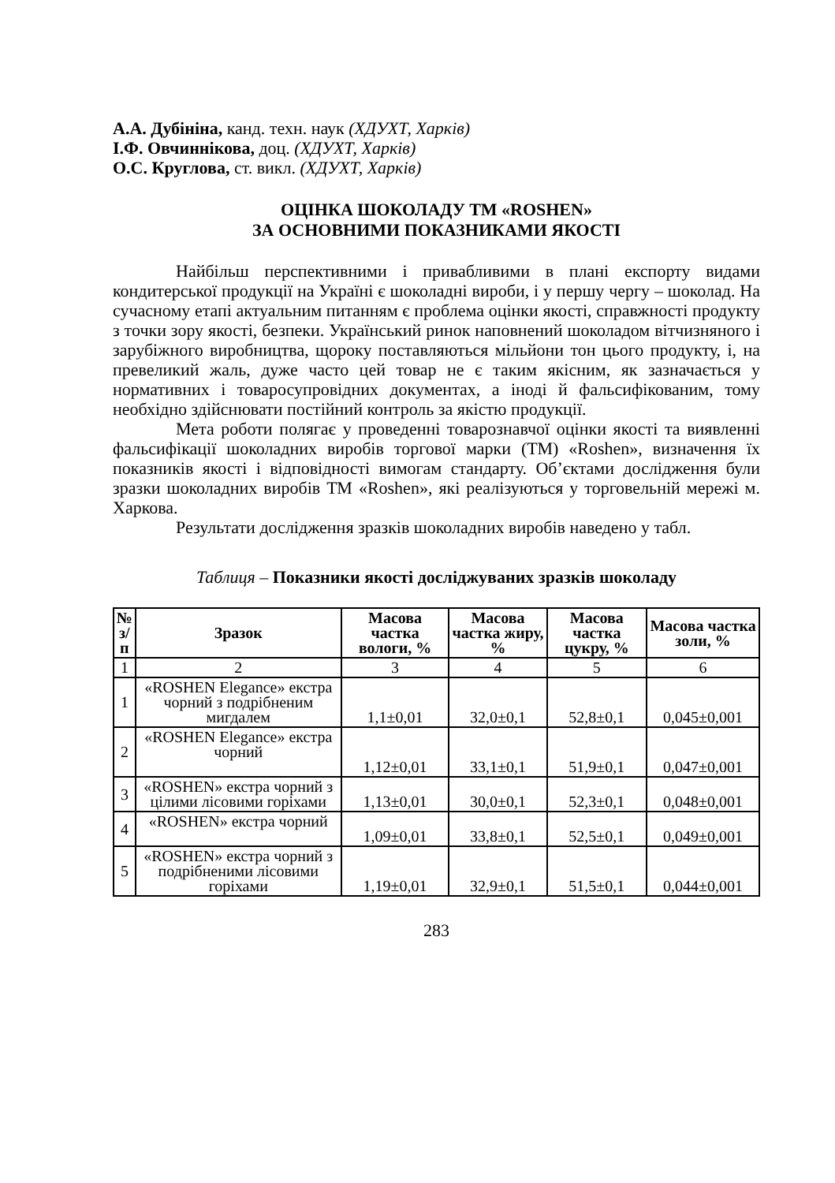А.А. Дубініна, канд. техн. наук (ХДУХТ, Харків)
І.Ф. Овчиннікова, доц. (ХДУХТ, Харків)
О.С. Круглова, ст. викл. (ХДУХТ, Харків)
ОЦІНКА ШОКОЛАДУ ТМ «ROSHEN»
ЗА ОСНОВНИМИ ПОКАЗНИКАМИ ЯКОСТІ
Найбільш перспективними і привабливими в плані експорту видами кондитерської продукції на Україні є шоколадні вироби, і у першу чергу – шоколад. На сучасному етапі актуальним питанням є проблема оцінки якості, справжності продукту з точки зору якості, безпеки. Український ринок наповнений шоколадом вітчизняного і зарубіжного виробництва, щороку поставляються мільйони тон цього продукту, і, на превеликий жаль, дуже часто цей товар не є таким якісним, як зазначається у нормативних і товаросупровідних документах, а іноді й фальсифікованим, тому необхідно здійснювати постійний контроль за якістю продукції.
Мета роботи полягає у проведенні товарознавчої оцінки якості та виявленні фальсифікації шоколадних виробів торгової марки (ТМ) «Roshen», визначення їх показників якості і відповідності вимогам стандарту. Об’єктами дослідження були зразки шоколадних виробів ТМ «Roshen», які реалізуються у торговельній мережі м. Харкова.
Результати дослідження зразків шоколадних виробів наведено у табл.
Таблиця – Показники якості досліджуваних зразків шоколаду
| № з/п | Зразок | Масова частка вологи, % | Масова частка жиру, % | Масова частка цукру, % | Масова частка золи, % |
| --- | --- | --- | --- | --- | --- |
| 1 | 2 | 3 | 4 | 5 | 6 |
| 1 | «ROSHEN Elegance» екстра чорний з подрібненим мигдалем | 1,1±0,01 | 32,0±0,1 | 52,8±0,1 | 0,045±0,001 |
| 2 | «ROSHEN Elegance» екстра чорний | 1,12±0,01 | 33,1±0,1 | 51,9±0,1 | 0,047±0,001 |
| 3 | «ROSHEN» екстра чорний з цілими лісовими горіхами | 1,13±0,01 | 30,0±0,1 | 52,3±0,1 | 0,048±0,001 |
| 4 | «ROSHEN» екстра чорний | 1,09±0,01 | 33,8±0,1 | 52,5±0,1 | 0,049±0,001 |
| 5 | «ROSHEN» екстра чорний з подрібненими лісовими горіхами | 1,19±0,01 | 32,9±0,1 | 51,5±0,1 | 0,044±0,001 |
283